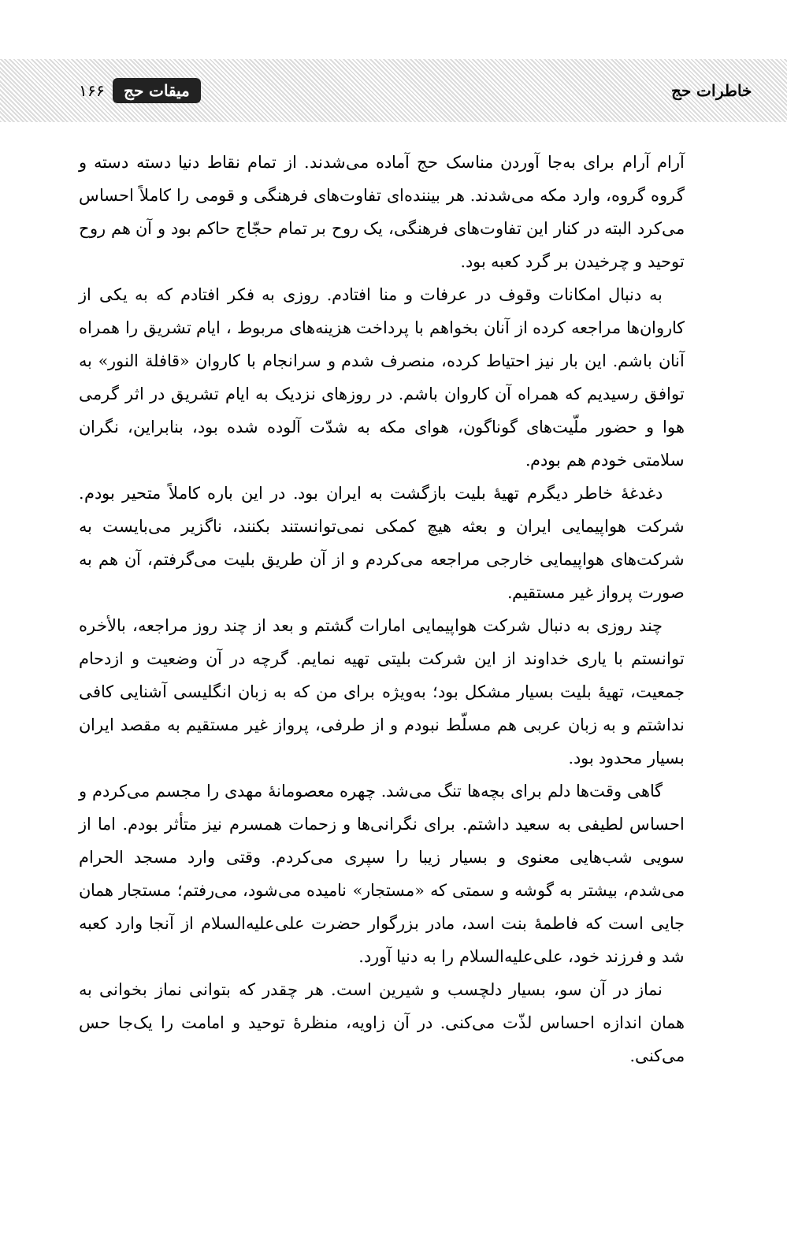خاطرات حج ۱۶۶ میقات حج
آرام آرام برای به‌جا آوردن مناسک حج آماده می‌شدند. از تمام نقاط دنیا دسته دسته و گروه گروه، وارد مکه می‌شدند. هر بیننده‌ای تفاوت‌های فرهنگی و قومی را کاملاً احساس می‌کرد البته در کنار این تفاوت‌های فرهنگی، یک روح بر تمام حجّاج حاکم بود و آن هم روح توحید و چرخیدن بر گرد کعبه بود.
به دنبال امکانات وقوف در عرفات و منا افتادم. روزی به فکر افتادم که به یکی از کاروان‌ها مراجعه کرده از آنان بخواهم با پرداخت هزینه‌های مربوط ، ایام تشریق را همراه آنان باشم. این بار نیز احتیاط کرده، منصرف شدم و سرانجام با کاروان «قافلة النور» به توافق رسیدیم که همراه آن کاروان باشم. در روزهای نزدیک به ایام تشریق در اثر گرمی هوا و حضور ملّیت‌های گوناگون، هوای مکه به شدّت آلوده شده بود، بنابراین، نگران سلامتی خودم هم بودم.
دغدغهٔ خاطر دیگرم تهیهٔ بلیت بازگشت به ایران بود. در این باره کاملاً متحیر بودم. شرکت هواپیمایی ایران و بعثه هیچ کمکی نمی‌توانستند بکنند، ناگزیر می‌بایست به شرکت‌های هواپیمایی خارجی مراجعه می‌کردم و از آن طریق بلیت می‌گرفتم، آن هم به صورت پرواز غیر مستقیم.
چند روزی به دنبال شرکت هواپیمایی امارات گشتم و بعد از چند روز مراجعه، بالأخره توانستم با یاری خداوند از این شرکت بلیتی تهیه نمایم. گرچه در آن وضعیت و ازدحام جمعیت، تهیهٔ بلیت بسیار مشکل بود؛ به‌ویژه برای من که به زبان انگلیسی آشنایی کافی نداشتم و به زبان عربی هم مسلّط نبودم و از طرفی، پرواز غیر مستقیم به مقصد ایران بسیار محدود بود.
گاهی وقت‌ها دلم برای بچه‌ها تنگ می‌شد. چهره معصومانهٔ مهدی را مجسم می‌کردم و احساس لطیفی به سعید داشتم. برای نگرانی‌ها و زحمات همسرم نیز متأثر بودم. اما از سویی شب‌هایی معنوی و بسیار زیبا را سپری می‌کردم. وقتی وارد مسجد الحرام می‌شدم، بیشتر به گوشه و سمتی که «مستجار» نامیده می‌شود، می‌رفتم؛ مستجار همان جایی است که فاطمهٔ بنت اسد، مادر بزرگوار حضرت علی‌علیه‌السلام از آنجا وارد کعبه شد و فرزند خود، علی‌علیه‌السلام را به دنیا آورد.
نماز در آن سو، بسیار دلچسب و شیرین است. هر چقدر که بتوانی نماز بخوانی به همان اندازه احساس لذّت می‌کنی. در آن زاویه، منظرهٔ توحید و امامت را یک‌جا حس می‌کنی.